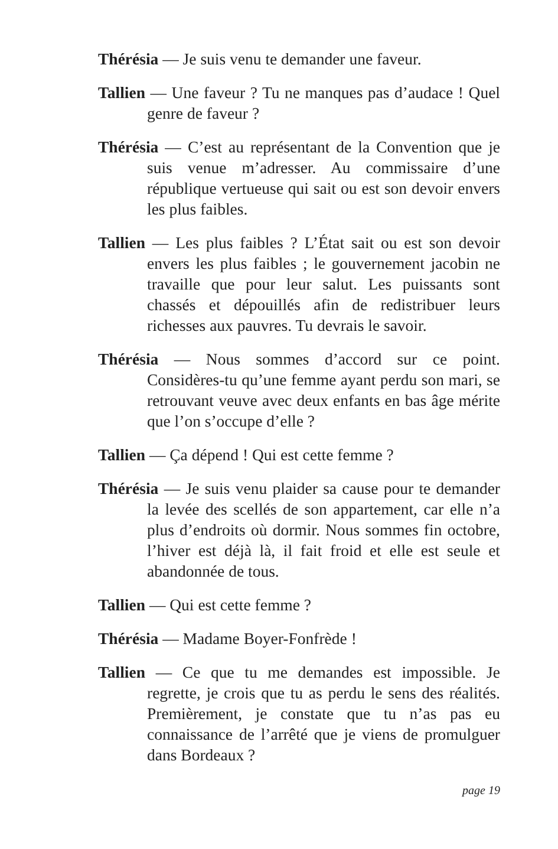Thérésia — Je suis venu te demander une faveur.
Tallien — Une faveur ? Tu ne manques pas d’audace ! Quel genre de faveur ?
Thérésia — C’est au représentant de la Convention que je suis venue m’adresser. Au commissaire d’une république vertueuse qui sait ou est son devoir envers les plus faibles.
Tallien — Les plus faibles ? L’État sait ou est son devoir envers les plus faibles ; le gouvernement jacobin ne travaille que pour leur salut. Les puissants sont chassés et dépouillés afin de redistribuer leurs richesses aux pauvres. Tu devrais le savoir.
Thérésia — Nous sommes d’accord sur ce point. Considères-tu qu’une femme ayant perdu son mari, se retrouvant veuve avec deux enfants en bas âge mérite que l’on s’occupe d’elle ?
Tallien — Ça dépend ! Qui est cette femme ?
Thérésia — Je suis venu plaider sa cause pour te demander la levée des scellés de son appartement, car elle n’a plus d’endroits où dormir. Nous sommes fin octobre, l’hiver est déjà là, il fait froid et elle est seule et abandonnée de tous.
Tallien — Qui est cette femme ?
Thérésia — Madame Boyer-Fonfrède !
Tallien — Ce que tu me demandes est impossible. Je regrette, je crois que tu as perdu le sens des réalités. Premièrement, je constate que tu n’as pas eu connaissance de l’arrêté que je viens de promulguer dans Bordeaux ?
page 19